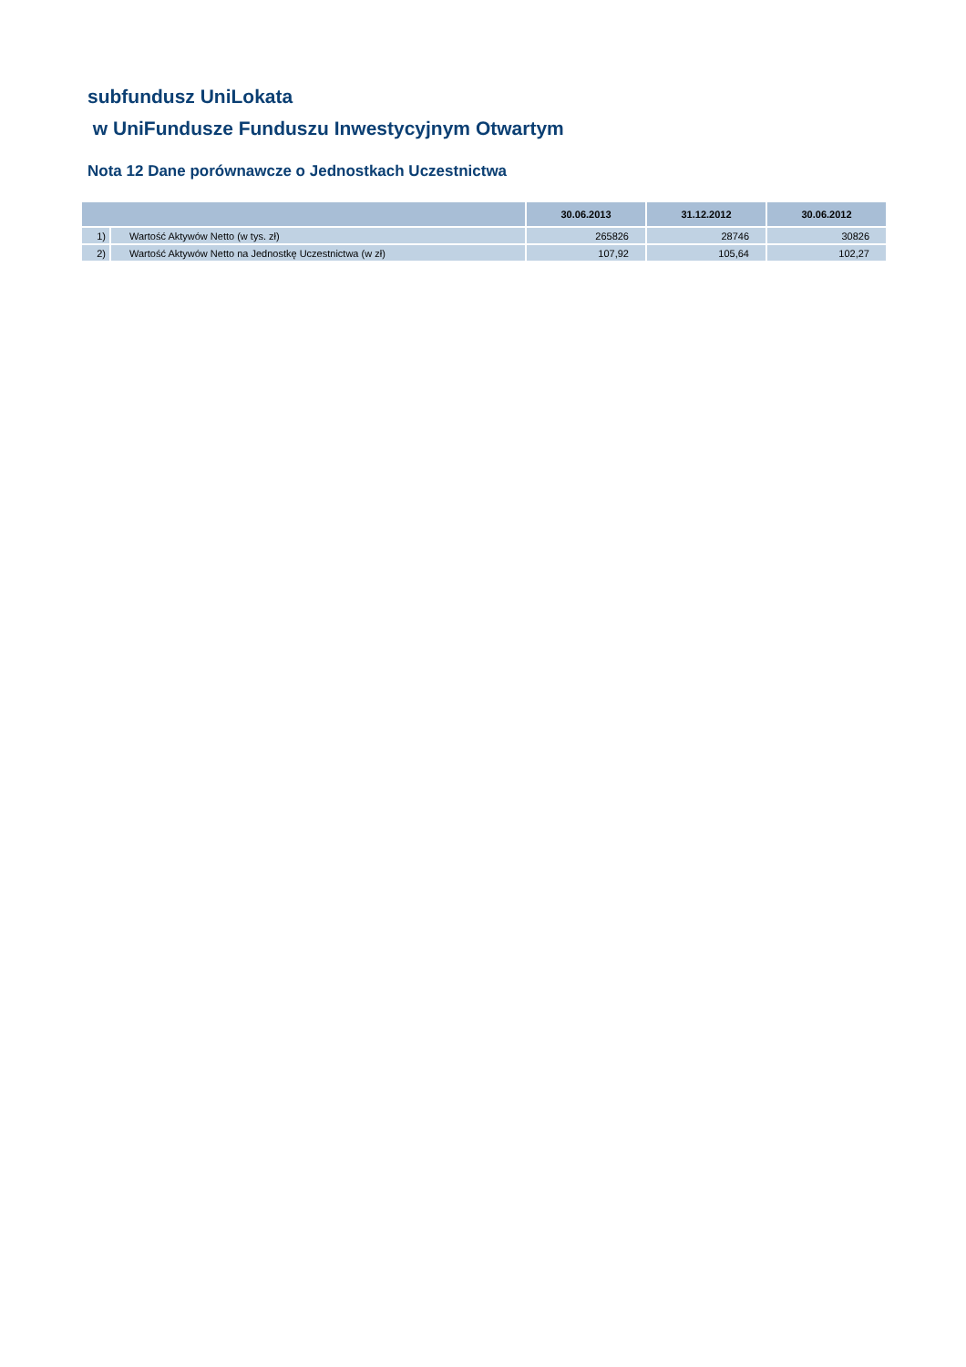subfundusz UniLokata
w UniFundusze Funduszu Inwestycyjnym Otwartym
Nota 12 Dane porównawcze o Jednostkach Uczestnictwa
| | | 30.06.2013 | 31.12.2012 | 30.06.2012 |
| --- | --- | --- | --- | --- |
| 1) | Wartość Aktywów Netto (w tys. zł) | 265826 | 28746 | 30826 |
| 2) | Wartość Aktywów Netto na Jednostkę Uczestnictwa (w zł) | 107,92 | 105,64 | 102,27 |